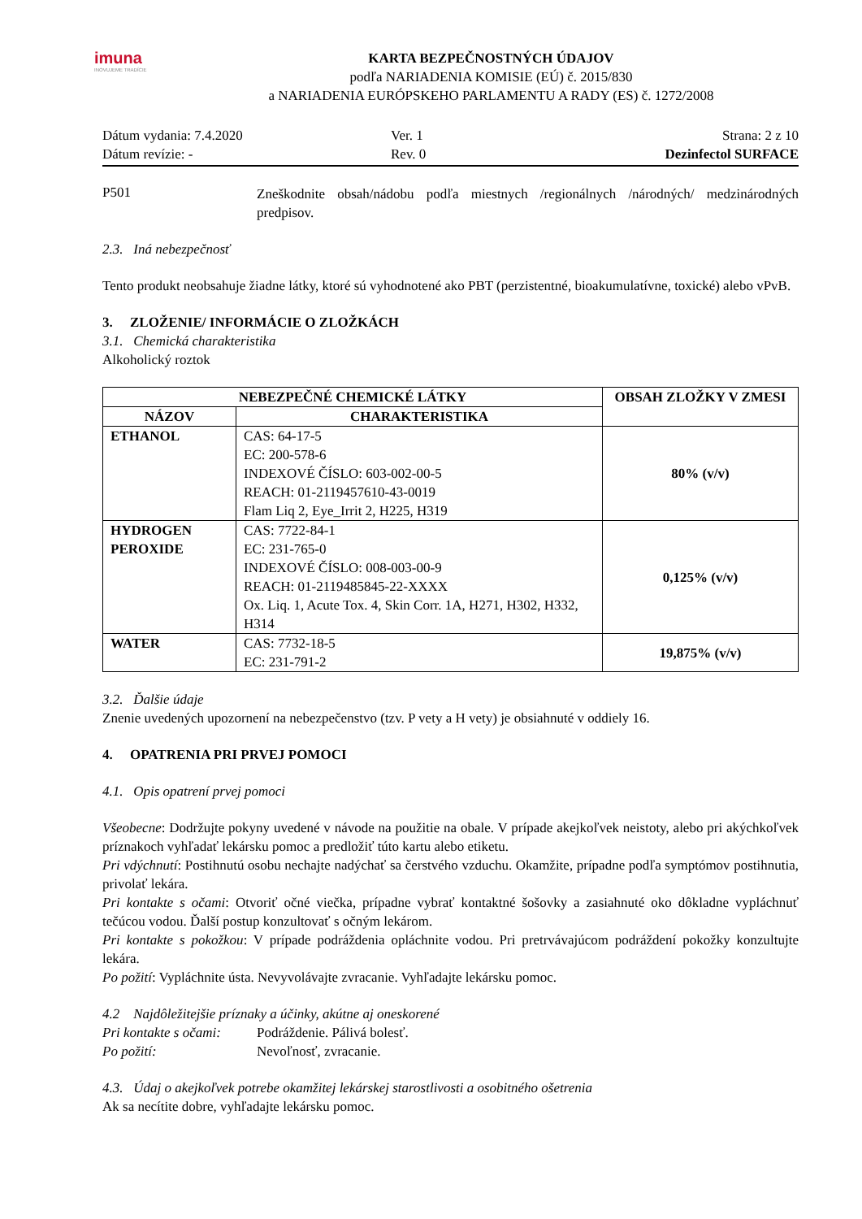imuna
INOVUJEME TRADÍCIE
KARTA BEZPEČNOSTNÝCH ÚDAJOV
podľa NARIADENIA KOMISIE (EÚ) č. 2015/830
a NARIADENIA EURÓPSKEHO PARLAMENTU A RADY (ES) č. 1272/2008
Dátum vydania: 7.4.2020
Ver. 1
Strana: 2 z 10
Dátum revízie: -
Rev. 0
Dezinfectol SURFACE
P501
Zneškodnite obsah/nádobu podľa miestnych /regionálnych /národných/ medzinárodných predpisov.
2.3. Iná nebezpečnosť
Tento produkt neobsahuje žiadne látky, ktoré sú vyhodnotené ako PBT (perzistentné, bioakumulatívne, toxické) alebo vPvB.
3. ZLOŽENIE/ INFORMÁCIE O ZLOŽKÁCH
3.1. Chemická charakteristika
Alkoholický roztok
| NEBEZPEČNÉ CHEMICKÉ LÁTKY | | OBSAH ZLOŽKY V ZMESI |
| --- | --- | --- |
| NÁZOV | CHARAKTERISTIKA | |
| ETHANOL | CAS: 64-17-5 EC: 200-578-6 INDEXOVÉ ČÍSLO: 603-002-00-5 REACH: 01-2119457610-43-0019 Flam Liq 2, Eye_Irrit 2, H225, H319 | 80% (v/v) |
| HYDROGEN PEROXIDE | CAS: 7722-84-1 EC: 231-765-0 INDEXOVÉ ČÍSLO: 008-003-00-9 REACH: 01-2119485845-22-XXXX Ox. Liq. 1, Acute Tox. 4, Skin Corr. 1A, H271, H302, H332, H314 | 0,125% (v/v) |
| WATER | CAS: 7732-18-5 EC: 231-791-2 | 19,875% (v/v) |
3.2. Ďalšie údaje
Znenie uvedených upozornení na nebezpečenstvo (tzv. P vety a H vety) je obsiahnuté v oddiely 16.
4. OPATRENIA PRI PRVEJ POMOCI
4.1. Opis opatrení prvej pomoci
Všeobecne: Dodržujte pokyny uvedené v návode na použitie na obale. V prípade akejkoľvek neistoty, alebo pri akýchkoľvek príznakoch vyhľadať lekársku pomoc a predložiť túto kartu alebo etiketu.
Pri vdýchnutí: Postihnutú osobu nechajte nadýchať sa čerstvého vzduchu. Okamžite, prípadne podľa symptómov postihnutia, privolať lekára.
Pri kontakte s očami: Otvoriť očné viečka, prípadne vybrať kontaktné šošovky a zasiahnuté oko dôkladne vypláchnuť tečúcou vodou. Ďalší postup konzultovať s očným lekárom.
Pri kontakte s pokožkou: V prípade podráždenia opláchnite vodou. Pri pretrvávajúcom podráždení pokožky konzultujte lekára.
Po požití: Vypláchnite ústa. Nevyvolávajte zvracanie. Vyhľadajte lekársku pomoc.
4.2 Najdôležitejšie príznaky a účinky, akútne aj oneskorené
Pri kontakte s očami: Podráždenie. Pálivá bolesť.
Po požití: Nevoľnosť, zvracanie.
4.3. Údaj o akejkoľvek potrebe okamžitej lekárskej starostlivosti a osobitného ošetrenia
Ak sa necítite dobre, vyhľadajte lekársku pomoc.